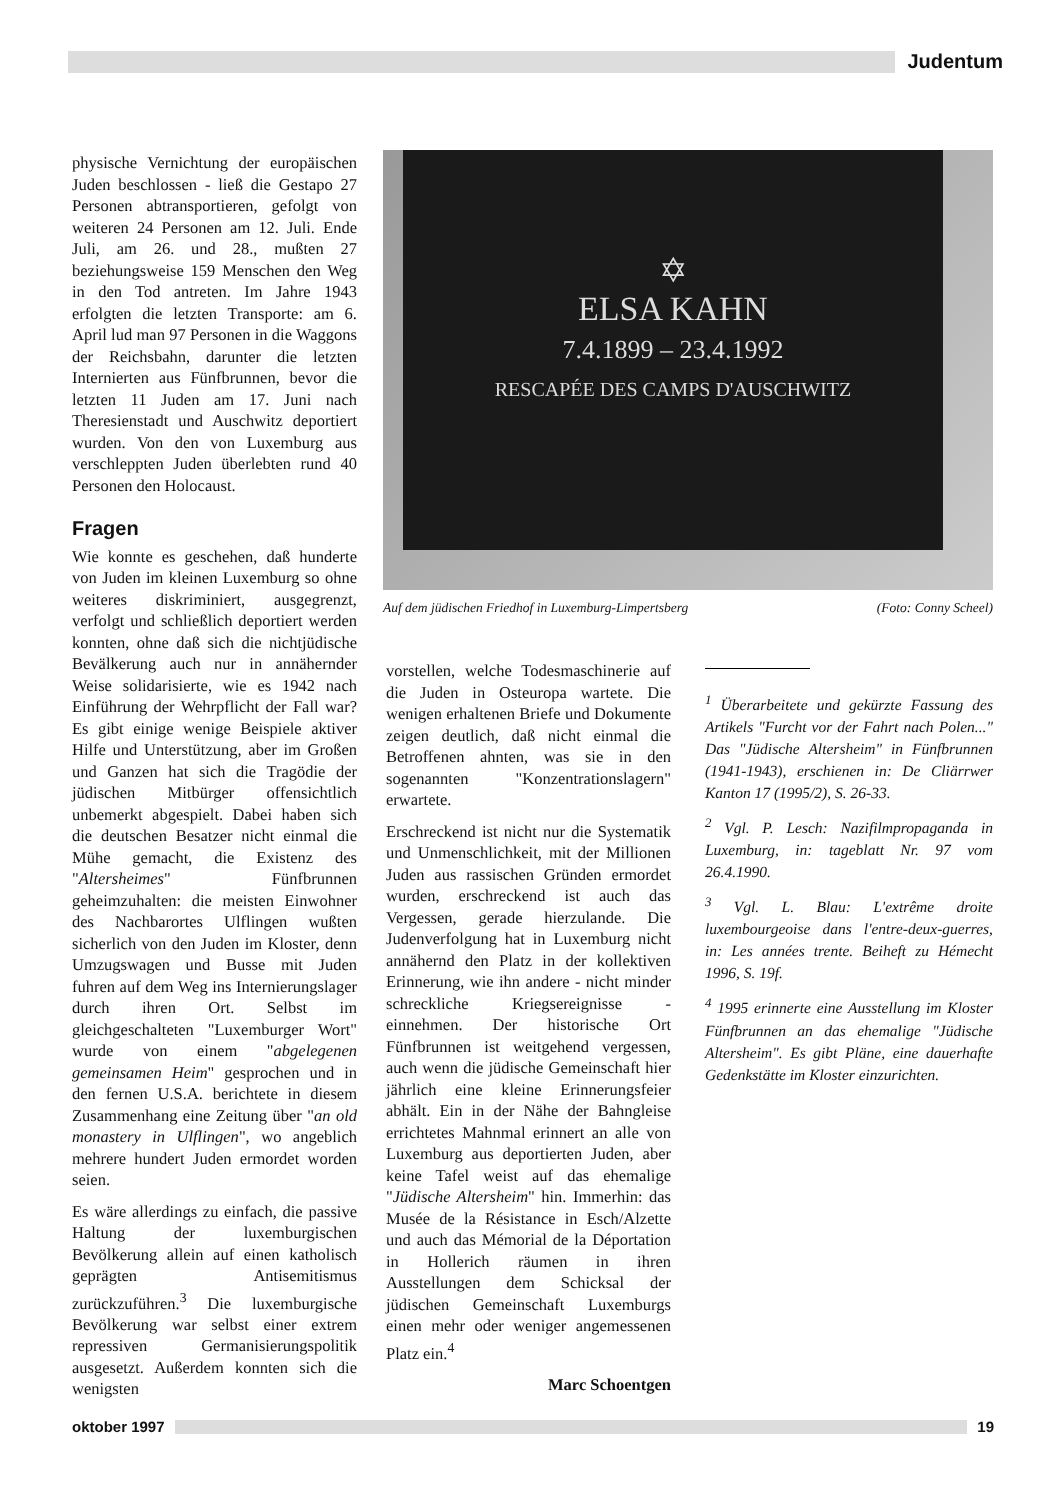Judentum
physische Vernichtung der europäischen Juden beschlossen - ließ die Gestapo 27 Personen abtransportieren, gefolgt von weiteren 24 Personen am 12. Juli. Ende Juli, am 26. und 28., mußten 27 beziehungsweise 159 Menschen den Weg in den Tod antreten. Im Jahre 1943 erfolgten die letzten Transporte: am 6. April lud man 97 Personen in die Waggons der Reichsbahn, darunter die letzten Internierten aus Fünfbrunnen, bevor die letzten 11 Juden am 17. Juni nach Theresienstadt und Auschwitz deportiert wurden. Von den von Luxemburg aus verschleppten Juden überlebten rund 40 Personen den Holocaust.
Fragen
Wie konnte es geschehen, daß hunderte von Juden im kleinen Luxemburg so ohne weiteres diskriminiert, ausgegrenzt, verfolgt und schließlich deportiert werden konnten, ohne daß sich die nichtjüdische Bevälkerung auch nur in annähernder Weise solidarisierte, wie es 1942 nach Einführung der Wehrpflicht der Fall war? Es gibt einige wenige Beispiele aktiver Hilfe und Unterstützung, aber im Großen und Ganzen hat sich die Tragödie der jüdischen Mitbürger offensichtlich unbemerkt abgespielt. Dabei haben sich die deutschen Besatzer nicht einmal die Mühe gemacht, die Existenz des "Altersheimes" Fünfbrunnen geheimzuhalten: die meisten Einwohner des Nachbarortes Ulflingen wußten sicherlich von den Juden im Kloster, denn Umzugswagen und Busse mit Juden fuhren auf dem Weg ins Internierungslager durch ihren Ort. Selbst im gleichgeschalteten "Luxemburger Wort" wurde von einem "abgelegenen gemeinsamen Heim" gesprochen und in den fernen U.S.A. berichtete in diesem Zusammenhang eine Zeitung über "an old monastery in Ulflingen", wo angeblich mehrere hundert Juden ermordet worden seien.
Es wäre allerdings zu einfach, die passive Haltung der luxemburgischen Bevölkerung allein auf einen katholisch geprägten Antisemitismus zurückzuführen.<sup>3</sup> Die luxemburgische Bevölkerung war selbst einer extrem repressiven Germanisierungspolitik ausgesetzt. Außerdem konnten sich die wenigsten
✡
ELSA KAHN
7.4.1899 – 23.4.1992
RESCAPÉE DES CAMPS D'AUSCHWITZ
Auf dem jüdischen Friedhof in Luxemburg-Limpertsberg (Foto: Conny Scheel)
vorstellen, welche Todesmaschinerie auf die Juden in Osteuropa wartete. Die wenigen erhaltenen Briefe und Dokumente zeigen deutlich, daß nicht einmal die Betroffenen ahnten, was sie in den sogenannten "Konzentrationslagern" erwartete.
Erschreckend ist nicht nur die Systematik und Unmenschlichkeit, mit der Millionen Juden aus rassischen Gründen ermordet wurden, erschreckend ist auch das Vergessen, gerade hierzulande. Die Judenverfolgung hat in Luxemburg nicht annähernd den Platz in der kollektiven Erinnerung, wie ihn andere - nicht minder schreckliche Kriegsereignisse - einnehmen. Der historische Ort Fünfbrunnen ist weitgehend vergessen, auch wenn die jüdische Gemeinschaft hier jährlich eine kleine Erinnerungsfeier abhält. Ein in der Nähe der Bahngleise errichtetes Mahnmal erinnert an alle von Luxemburg aus deportierten Juden, aber keine Tafel weist auf das ehemalige "Jüdische Altersheim" hin. Immerhin: das Musée de la Résistance in Esch/Alzette und auch das Mémorial de la Déportation in Hollerich räumen in ihren Ausstellungen dem Schicksal der jüdischen Gemeinschaft Luxemburgs einen mehr oder weniger angemessenen Platz ein.<sup>4</sup>
Marc Schoentgen
<sup>1</sup> Überarbeitete und gekürzte Fassung des Artikels "Furcht vor der Fahrt nach Polen..." Das "Jüdische Altersheim" in Fünfbrunnen (1941-1943), erschienen in: De Cliärrwer Kanton 17 (1995/2), S. 26-33.
<sup>2</sup> Vgl. P. Lesch: Nazifilmpropaganda in Luxemburg, in: tageblatt Nr. 97 vom 26.4.1990.
<sup>3</sup> Vgl. L. Blau: L'extrême droite luxembourgeoise dans l'entre-deux-guerres, in: Les années trente. Beiheft zu Hémecht 1996, S. 19f.
<sup>4</sup> 1995 erinnerte eine Ausstellung im Kloster Fünfbrunnen an das ehemalige "Jüdische Altersheim". Es gibt Pläne, eine dauerhafte Gedenkstätte im Kloster einzurichten.
oktober 1997 19